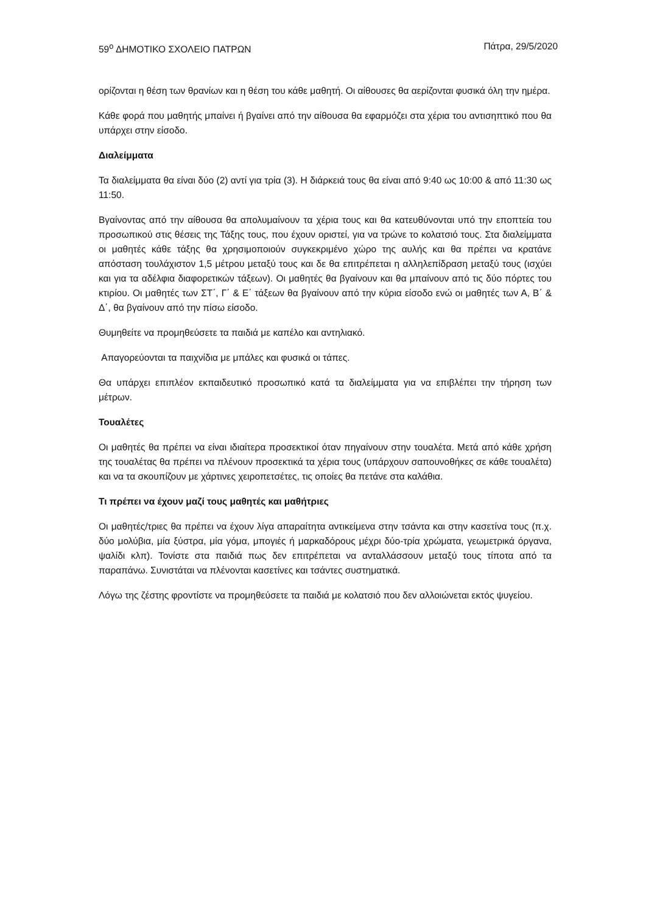59<sup>ο</sup> ΔΗΜΟΤΙΚΟ ΣΧΟΛΕΙΟ ΠΑΤΡΩΝ Πάτρα, 29/5/2020
ορίζονται η θέση των θρανίων και η θέση του κάθε μαθητή. Οι αίθουσες θα αερίζονται φυσικά όλη την ημέρα.
Κάθε φορά που μαθητής μπαίνει ή βγαίνει από την αίθουσα θα εφαρμόζει στα χέρια του αντισηπτικό που θα υπάρχει στην είσοδο.
Διαλείμματα
Τα διαλείμματα θα είναι δύο (2) αντί για τρία (3). Η διάρκειά τους θα είναι από 9:40 ως 10:00 & από 11:30 ως 11:50.
Βγαίνοντας από την αίθουσα θα απολυμαίνουν τα χέρια τους και θα κατευθύνονται υπό την εποπτεία του προσωπικού στις θέσεις της Τάξης τους, που έχουν οριστεί, για να τρώνε το κολατσιό τους. Στα διαλείμματα οι μαθητές κάθε τάξης θα χρησιμοποιούν συγκεκριμένο χώρο της αυλής και θα πρέπει να κρατάνε απόσταση τουλάχιστον 1,5 μέτρου μεταξύ τους και δε θα επιτρέπεται η αλληλεπίδραση μεταξύ τους (ισχύει και για τα αδέλφια διαφορετικών τάξεων). Οι μαθητές θα βγαίνουν και θα μπαίνουν από τις δύο πόρτες του κτιρίου. Οι μαθητές των ΣΤ΄, Γ΄ & Ε΄ τάξεων θα βγαίνουν από την κύρια είσοδο ενώ οι μαθητές των Α, Β΄ & Δ΄, θα βγαίνουν από την πίσω είσοδο.
Θυμηθείτε να προμηθεύσετε τα παιδιά με καπέλο και αντηλιακό.
Απαγορεύονται τα παιχνίδια με μπάλες και φυσικά οι τάπες.
Θα υπάρχει επιπλέον εκπαιδευτικό προσωπικό κατά τα διαλείμματα για να επιβλέπει την τήρηση των μέτρων.
Τουαλέτες
Οι μαθητές θα πρέπει να είναι ιδιαίτερα προσεκτικοί όταν πηγαίνουν στην τουαλέτα. Μετά από κάθε χρήση της τουαλέτας θα πρέπει να πλένουν προσεκτικά τα χέρια τους (υπάρχουν σαπουνοθήκες σε κάθε τουαλέτα) και να τα σκουπίζουν με χάρτινες χειροπετσέτες, τις οποίες θα πετάνε στα καλάθια.
Τι πρέπει να έχουν μαζί τους μαθητές και μαθήτριες
Οι μαθητές/τριες θα πρέπει να έχουν λίγα απαραίτητα αντικείμενα στην τσάντα και στην κασετίνα τους (π.χ. δύο μολύβια, μία ξύστρα, μία γόμα, μπογιές ή μαρκαδόρους μέχρι δύο-τρία χρώματα, γεωμετρικά όργανα, ψαλίδι κλπ). Τονίστε στα παιδιά πως δεν επιτρέπεται να ανταλλάσσουν μεταξύ τους τίποτα από τα παραπάνω. Συνιστάται να πλένονται κασετίνες και τσάντες συστηματικά.
Λόγω της ζέστης φροντίστε να προμηθεύσετε τα παιδιά με κολατσιό που δεν αλλοιώνεται εκτός ψυγείου.